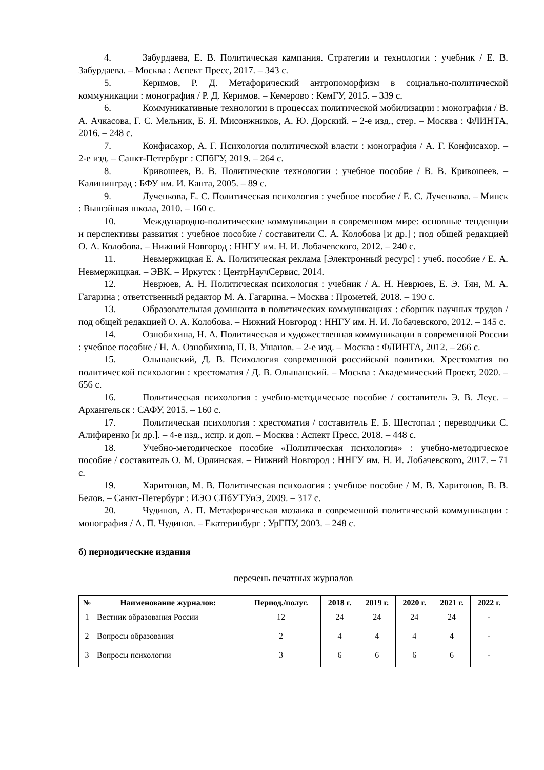4. Забурдаева, Е. В. Политическая кампания. Стратегии и технологии : учебник / Е. В. Забурдаева. – Москва : Аспект Пресс, 2017. – 343 с.
5. Керимов, Р. Д. Метафорический антропоморфизм в социально-политической коммуникации : монография / Р. Д. Керимов. – Кемерово : КемГУ, 2015. – 339 с.
6. Коммуникативные технологии в процессах политической мобилизации : монография / В. А. Ачкасова, Г. С. Мельник, Б. Я. Мисонжников, А. Ю. Дорский. – 2-е изд., стер. – Москва : ФЛИНТА, 2016. – 248 с.
7. Конфисахор, А. Г. Психология политической власти : монография / А. Г. Конфисахор. – 2-е изд. – Санкт-Петербург : СПбГУ, 2019. – 264 с.
8. Кривошеев, В. В. Политические технологии : учебное пособие / В. В. Кривошеев. – Калининград : БФУ им. И. Канта, 2005. – 89 с.
9. Лученкова, Е. С. Политическая психология : учебное пособие / Е. С. Лученкова. – Минск : Вышэйшая школа, 2010. – 160 с.
10. Международно-политические коммуникации в современном мире: основные тенденции и перспективы развития : учебное пособие / составители С. А. Колобова [и др.] ; под общей редакцией О. А. Колобова. – Нижний Новгород : ННГУ им. Н. И. Лобачевского, 2012. – 240 с.
11. Невмержицкая Е. А. Политическая реклама [Электронный ресурс] : учеб. пособие / Е. А. Невмержицкая. – ЭВК. – Иркутск : ЦентрНаучСервис, 2014.
12. Неврюев, А. Н. Политическая психология : учебник / А. Н. Неврюев, Е. Э. Тян, М. А. Гагарина ; ответственный редактор М. А. Гагарина. – Москва : Прометей, 2018. – 190 с.
13. Образовательная доминанта в политических коммуникациях : сборник научных трудов / под общей редакцией О. А. Колобова. – Нижний Новгород : ННГУ им. Н. И. Лобачевского, 2012. – 145 с.
14. Ознобихина, Н. А. Политическая и художественная коммуникации в современной России : учебное пособие / Н. А. Ознобихина, П. В. Ушанов. – 2-е изд. – Москва : ФЛИНТА, 2012. – 266 с.
15. Ольшанский, Д. В. Психология современной российской политики. Хрестоматия по политической психологии : хрестоматия / Д. В. Ольшанский. – Москва : Академический Проект, 2020. – 656 с.
16. Политическая психология : учебно-методическое пособие / составитель Э. В. Леус. – Архангельск : САФУ, 2015. – 160 с.
17. Политическая психология : хрестоматия / составитель Е. Б. Шестопал ; переводчики С. Алифиренко [и др.]. – 4-е изд., испр. и доп. – Москва : Аспект Пресс, 2018. – 448 с.
18. Учебно-методическое пособие «Политическая психология» : учебно-методическое пособие / составитель О. М. Орлинская. – Нижний Новгород : ННГУ им. Н. И. Лобачевского, 2017. – 71 с.
19. Харитонов, М. В. Политическая психология : учебное пособие / М. В. Харитонов, В. В. Белов. – Санкт-Петербург : ИЭО СПбУТУиЭ, 2009. – 317 с.
20. Чудинов, А. П. Метафорическая мозаика в современной политической коммуникации : монография / А. П. Чудинов. – Екатеринбург : УрГПУ, 2003. – 248 с.
б) периодические издания
перечень печатных журналов
| № | Наименование журналов: | Период./полуг. | 2018 г. | 2019 г. | 2020 г. | 2021 г. | 2022 г. |
| --- | --- | --- | --- | --- | --- | --- | --- |
| 1 | Вестник образования России | 12 | 24 | 24 | 24 | 24 | - |
| 2 | Вопросы образования | 2 | 4 | 4 | 4 | 4 | - |
| 3 | Вопросы психологии | 3 | 6 | 6 | 6 | 6 | - |